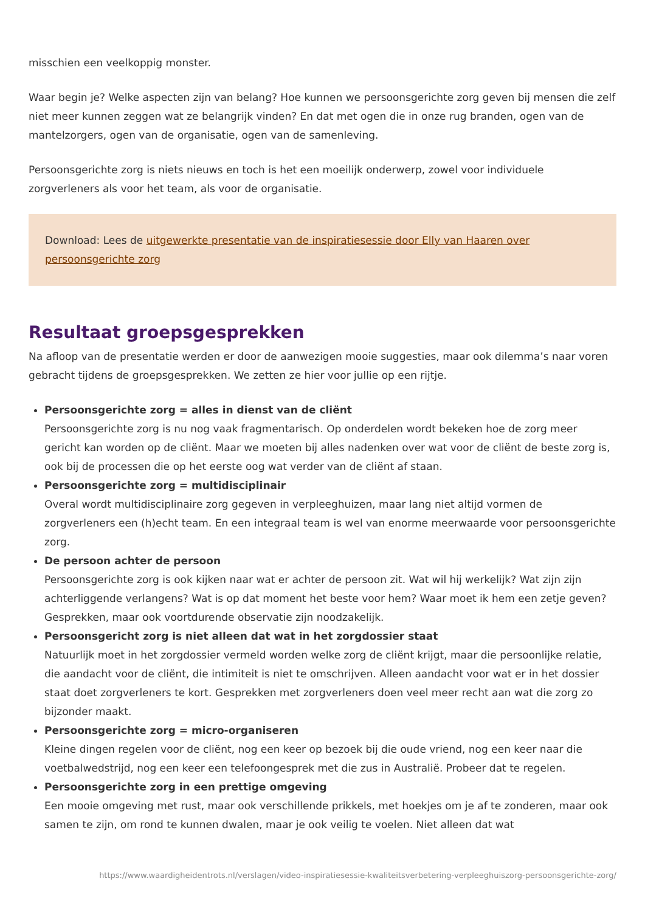misschien een veelkoppig monster.
Waar begin je? Welke aspecten zijn van belang? Hoe kunnen we persoonsgerichte zorg geven bij mensen die zelf niet meer kunnen zeggen wat ze belangrijk vinden? En dat met ogen die in onze rug branden, ogen van de mantelzorgers, ogen van de organisatie, ogen van de samenleving.
Persoonsgerichte zorg is niets nieuws en toch is het een moeilijk onderwerp, zowel voor individuele zorgverleners als voor het team, als voor de organisatie.
Download: Lees de uitgewerkte presentatie van de inspiratiesessie door Elly van Haaren over persoonsgerichte zorg
Resultaat groepsgesprekken
Na afloop van de presentatie werden er door de aanwezigen mooie suggesties, maar ook dilemma’s naar voren gebracht tijdens de groepsgesprekken. We zetten ze hier voor jullie op een rijtje.
Persoonsgerichte zorg = alles in dienst van de cliënt
Persoonsgerichte zorg is nu nog vaak fragmentarisch. Op onderdelen wordt bekeken hoe de zorg meer gericht kan worden op de cliënt. Maar we moeten bij alles nadenken over wat voor de cliënt de beste zorg is, ook bij de processen die op het eerste oog wat verder van de cliënt af staan.
Persoonsgerichte zorg = multidisciplinair
Overal wordt multidisciplinaire zorg gegeven in verpleeghuizen, maar lang niet altijd vormen de zorgverleners een (h)echt team. En een integraal team is wel van enorme meerwaarde voor persoonsgerichte zorg.
De persoon achter de persoon
Persoonsgerichte zorg is ook kijken naar wat er achter de persoon zit. Wat wil hij werkelijk? Wat zijn zijn achterliggende verlangens? Wat is op dat moment het beste voor hem? Waar moet ik hem een zetje geven? Gesprekken, maar ook voortdurende observatie zijn noodzakelijk.
Persoonsgericht zorg is niet alleen dat wat in het zorgdossier staat
Natuurlijk moet in het zorgdossier vermeld worden welke zorg de cliënt krijgt, maar die persoonlijke relatie, die aandacht voor de cliënt, die intimiteit is niet te omschrijven. Alleen aandacht voor wat er in het dossier staat doet zorgverleners te kort. Gesprekken met zorgverleners doen veel meer recht aan wat die zorg zo bijzonder maakt.
Persoonsgerichte zorg = micro-organiseren
Kleine dingen regelen voor de cliënt, nog een keer op bezoek bij die oude vriend, nog een keer naar die voetbalwedstrijd, nog een keer een telefoongesprek met die zus in Australië. Probeer dat te regelen.
Persoonsgerichte zorg in een prettige omgeving
Een mooie omgeving met rust, maar ook verschillende prikkels, met hoekjes om je af te zonderen, maar ook samen te zijn, om rond te kunnen dwalen, maar je ook veilig te voelen. Niet alleen dat wat
https://www.waardigheidentrots.nl/verslagen/video-inspiratiesessie-kwaliteitsverbetering-verpleeghuiszorg-persoonsgerichte-zorg/